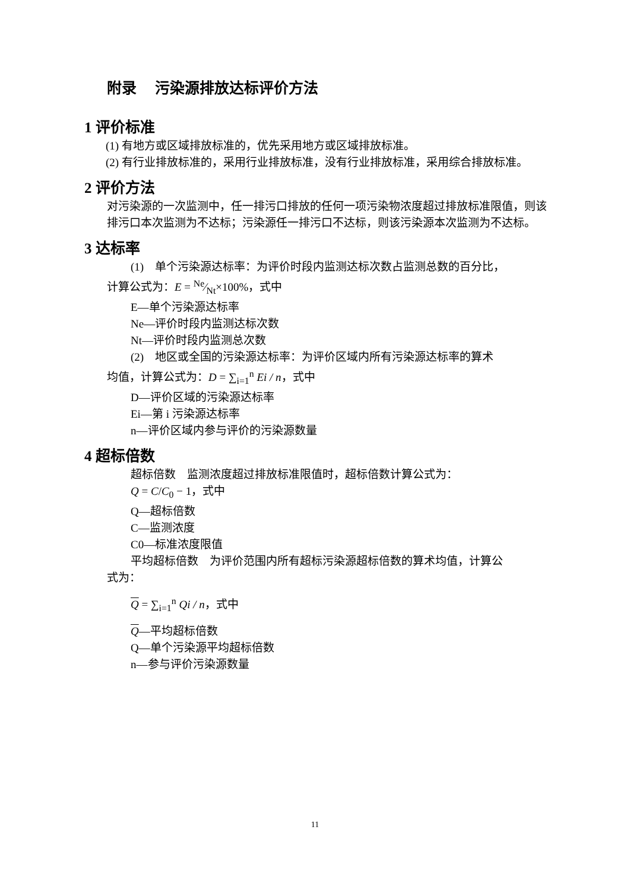附录　 污染源排放达标评价方法
1 评价标准
(1) 有地方或区域排放标准的，优先采用地方或区域排放标准。
(2) 有行业排放标准的，采用行业排放标准，没有行业排放标准，采用综合排放标准。
2 评价方法
对污染源的一次监测中，任一排污口排放的任何一项污染物浓度超过排放标准限值，则该排污口本次监测为不达标；污染源任一排污口不达标，则该污染源本次监测为不达标。
3 达标率
(1)　单个污染源达标率：为评价时段内监测达标次数占监测总数的百分比，
计算公式为：E = Ne⁄Nt×100%，式中
E—单个污染源达标率
Ne—评价时段内监测达标次数
Nt—评价时段内监测总次数
(2)　地区或全国的污染源达标率：为评价区域内所有污染源达标率的算术
均值，计算公式为：D = ∑<sub>i=1</sub><sup>n</sup> Ei / n，式中
D—评价区域的污染源达标率
Ei—第 i 污染源达标率
n—评价区域内参与评价的污染源数量
4 超标倍数
超标倍数　监测浓度超过排放标准限值时，超标倍数计算公式为：
Q = C/C<sub>0</sub> − 1，式中
Q—超标倍数
C—监测浓度
C0—标准浓度限值
平均超标倍数　为评价范围内所有超标污染源超标倍数的算术均值，计算公
式为：
Q = ∑<sub>i=1</sub><sup>n</sup> Qi / n，式中
Q—平均超标倍数
Q—单个污染源平均超标倍数
n—参与评价污染源数量
11